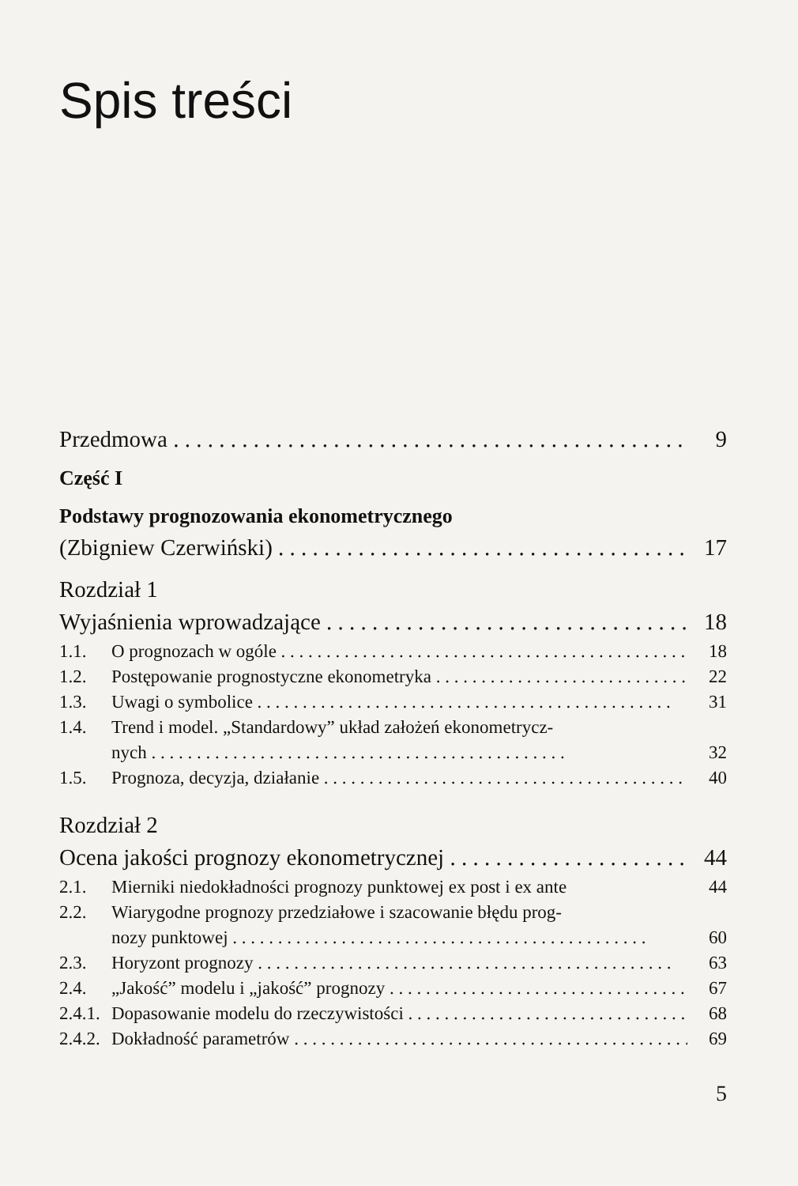Spis treści
Przedmowa 9
Część I
Podstawy prognozowania ekonometrycznego
(Zbigniew Czerwiński) 17
Rozdział 1
Wyjaśnienia wprowadzające 18
1.1. O prognozach w ogóle 18
1.2. Postępowanie prognostyczne ekonometryka 22
1.3. Uwagi o symbolice 31
1.4. Trend i model. „Standardowy” układ założeń ekonometrycz-
nych 32
1.5. Prognoza, decyzja, działanie 40
Rozdział 2
Ocena jakości prognozy ekonometrycznej 44
2.1. Mierniki niedokładności prognozy punktowej ex post i ex ante 44
2.2. Wiarygodne prognozy przedziałowe i szacowanie błędu prog-
nozy punktowej 60
2.3. Horyzont prognozy 63
2.4. „Jakość” modelu i „jakość” prognozy 67
2.4.1. Dopasowanie modelu do rzeczywistości 68
2.4.2. Dokładność parametrów 69
5